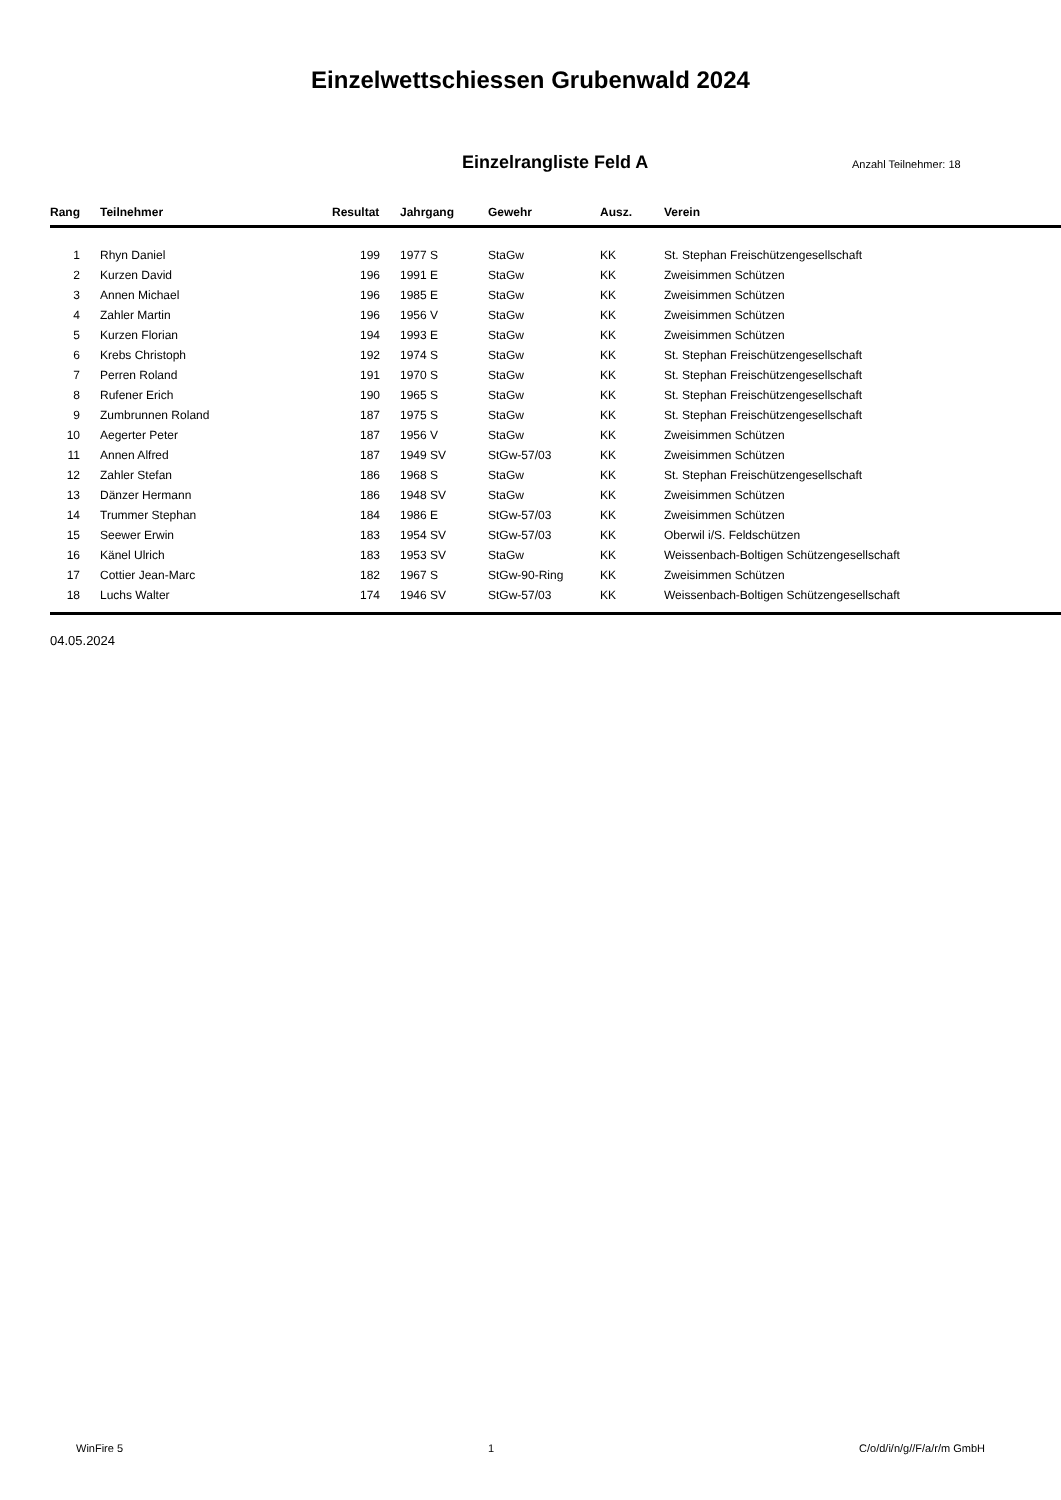Einzelwettschiessen Grubenwald 2024
Einzelrangliste Feld A
Anzahl Teilnehmer: 18
| Rang | Teilnehmer | Resultat | Jahrgang | Gewehr | Ausz. | Verein |
| --- | --- | --- | --- | --- | --- | --- |
| 1 | Rhyn Daniel | 199 | 1977 S | StaGw | KK | St. Stephan Freischützengesellschaft |
| 2 | Kurzen David | 196 | 1991 E | StaGw | KK | Zweisimmen Schützen |
| 3 | Annen Michael | 196 | 1985 E | StaGw | KK | Zweisimmen Schützen |
| 4 | Zahler Martin | 196 | 1956 V | StaGw | KK | Zweisimmen Schützen |
| 5 | Kurzen Florian | 194 | 1993 E | StaGw | KK | Zweisimmen Schützen |
| 6 | Krebs Christoph | 192 | 1974 S | StaGw | KK | St. Stephan Freischützengesellschaft |
| 7 | Perren Roland | 191 | 1970 S | StaGw | KK | St. Stephan Freischützengesellschaft |
| 8 | Rufener Erich | 190 | 1965 S | StaGw | KK | St. Stephan Freischützengesellschaft |
| 9 | Zumbrunnen Roland | 187 | 1975 S | StaGw | KK | St. Stephan Freischützengesellschaft |
| 10 | Aegerter Peter | 187 | 1956 V | StaGw | KK | Zweisimmen Schützen |
| 11 | Annen Alfred | 187 | 1949 SV | StGw-57/03 | KK | Zweisimmen Schützen |
| 12 | Zahler Stefan | 186 | 1968 S | StaGw | KK | St. Stephan Freischützengesellschaft |
| 13 | Dänzer Hermann | 186 | 1948 SV | StaGw | KK | Zweisimmen Schützen |
| 14 | Trummer Stephan | 184 | 1986 E | StGw-57/03 | KK | Zweisimmen Schützen |
| 15 | Seewer Erwin | 183 | 1954 SV | StGw-57/03 | KK | Oberwil i/S. Feldschützen |
| 16 | Känel Ulrich | 183 | 1953 SV | StaGw | KK | Weissenbach-Boltigen Schützengesellschaft |
| 17 | Cottier Jean-Marc | 182 | 1967 S | StGw-90-Ring | KK | Zweisimmen Schützen |
| 18 | Luchs Walter | 174 | 1946 SV | StGw-57/03 | KK | Weissenbach-Boltigen Schützengesellschaft |
04.05.2024
WinFire 5 1 C/o/d/i/n/g//F/a/r/m GmbH